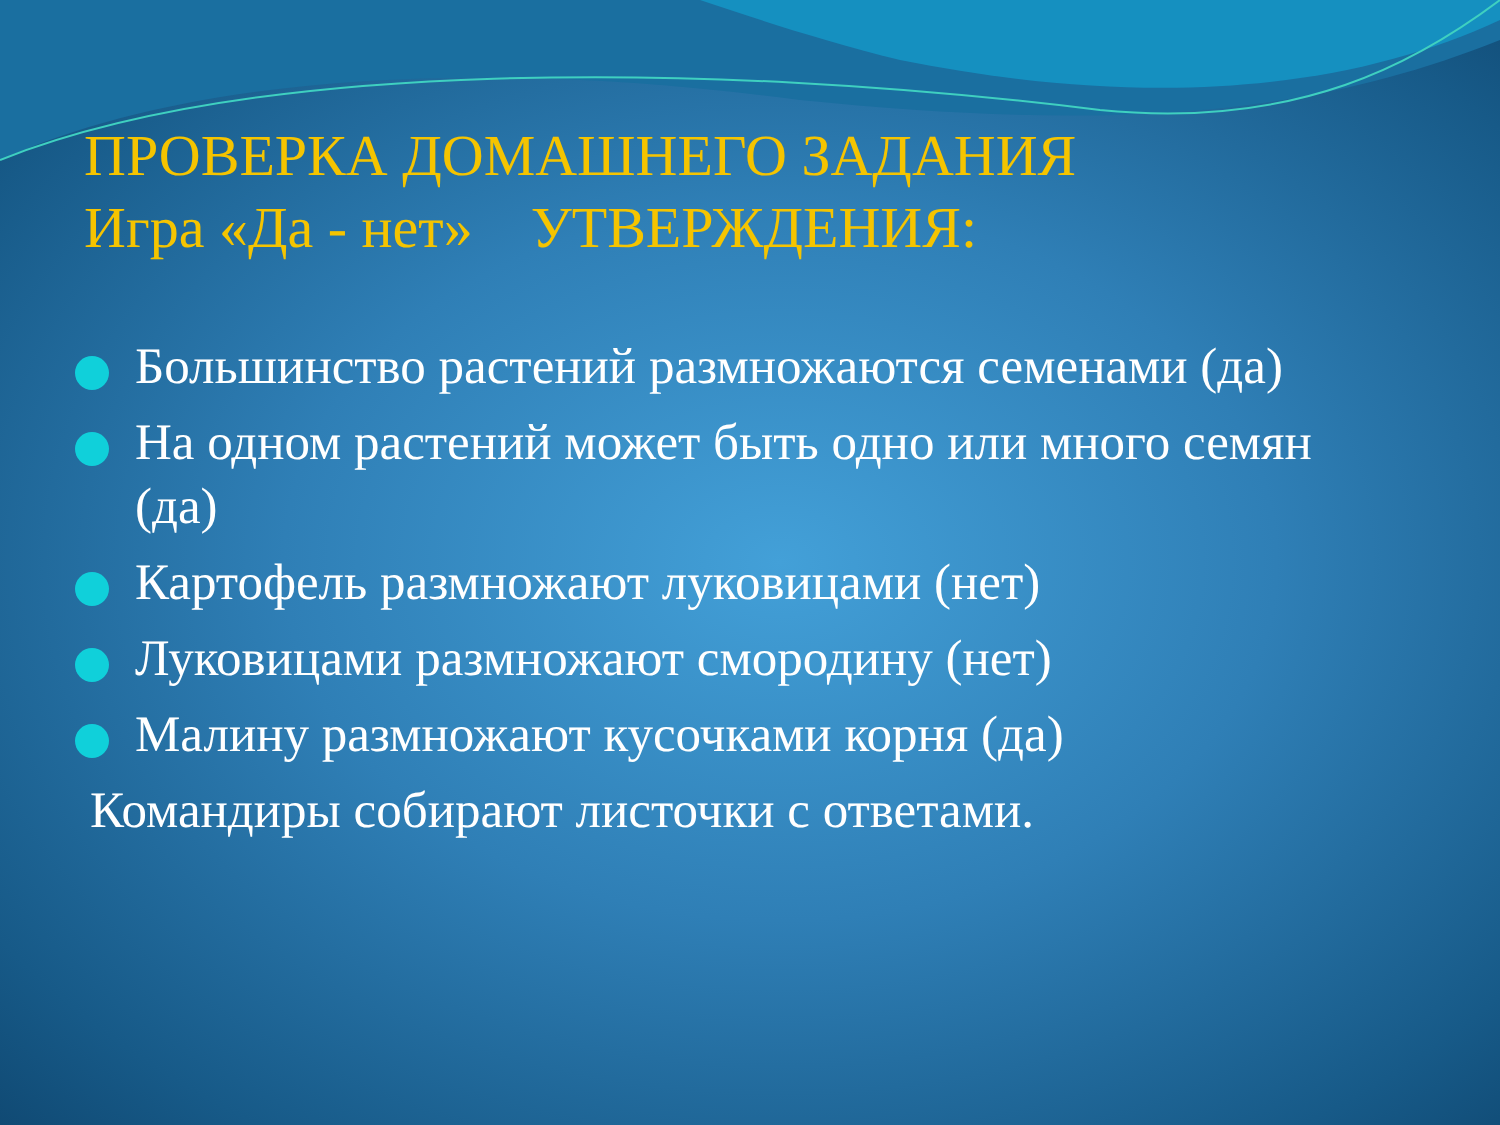ПРОВЕРКА ДОМАШНЕГО ЗАДАНИЯ
Игра «Да - нет» УТВЕРЖДЕНИЯ:
Большинство растений размножаются семенами (да)
На одном растений может быть одно или много семян (да)
Картофель размножают луковицами (нет)
Луковицами размножают смородину (нет)
Малину размножают кусочками корня (да)
Командиры собирают листочки с ответами.